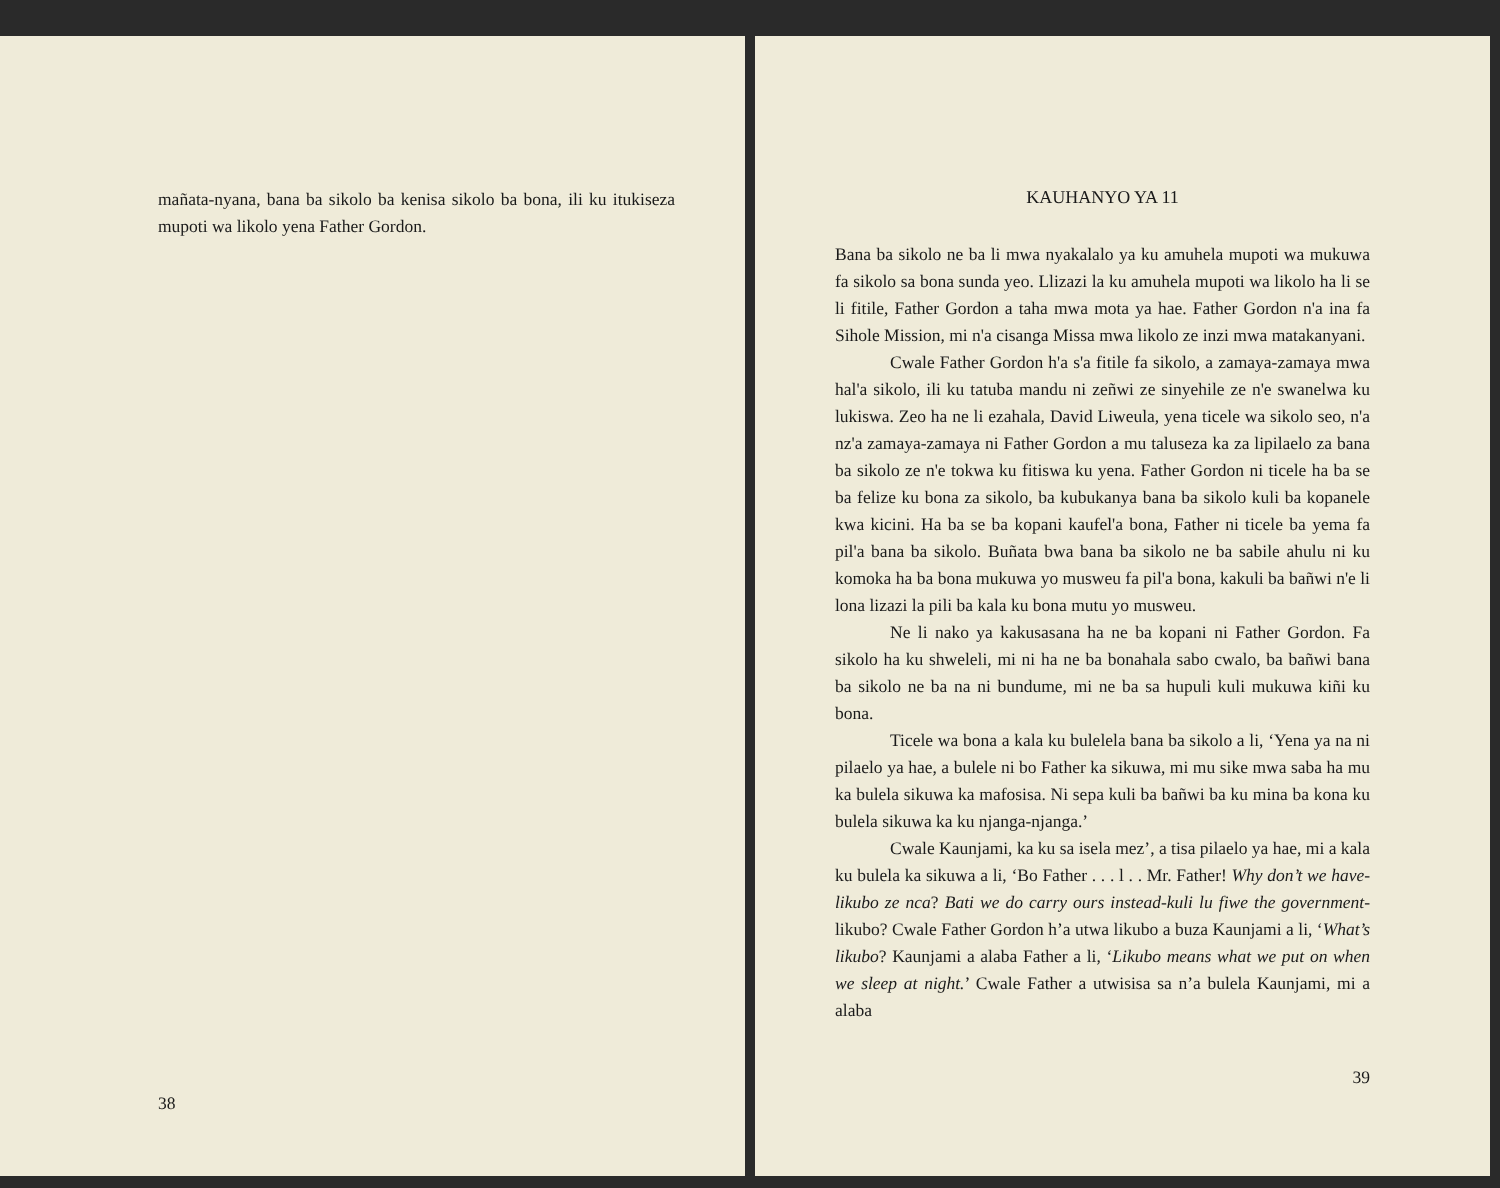mañata-nyana, bana ba sikolo ba kenisa sikolo ba bona, ili ku itukiseza mupoti wa likolo yena Father Gordon.
38
KAUHANYO YA 11
Bana ba sikolo ne ba li mwa nyakalalo ya ku amuhela mupoti wa mukuwa fa sikolo sa bona sunda yeo. Llizazi la ku amuhela mupoti wa likolo ha li se li fitile, Father Gordon a taha mwa mota ya hae. Father Gordon n'a ina fa Sihole Mission, mi n'a cisanga Missa mwa likolo ze inzi mwa matakanyani.
Cwale Father Gordon h'a s'a fitile fa sikolo, a zamaya-zamaya mwa hal'a sikolo, ili ku tatuba mandu ni zeñwi ze sinyehile ze n'e swanelwa ku lukiswa. Zeo ha ne li ezahala, David Liweula, yena ticele wa sikolo seo, n'a nz'a zamaya-zamaya ni Father Gordon a mu taluseza ka za lipilaelo za bana ba sikolo ze n'e tokwa ku fitiswa ku yena. Father Gordon ni ticele ha ba se ba felize ku bona za sikolo, ba kubukanya bana ba sikolo kuli ba kopanele kwa kicini. Ha ba se ba kopani kaufel'a bona, Father ni ticele ba yema fa pil'a bana ba sikolo. Buñata bwa bana ba sikolo ne ba sabile ahulu ni ku komoka ha ba bona mukuwa yo musweu fa pil'a bona, kakuli ba bañwi n'e li lona lizazi la pili ba kala ku bona mutu yo musweu.
Ne li nako ya kakusasana ha ne ba kopani ni Father Gordon. Fa sikolo ha ku shweleli, mi ni ha ne ba bonahala sabo cwalo, ba bañwi bana ba sikolo ne ba na ni bundume, mi ne ba sa hupuli kuli mukuwa kiñi ku bona.
Ticele wa bona a kala ku bulelela bana ba sikolo a li, ‘Yena ya na ni pilaelo ya hae, a bulele ni bo Father ka sikuwa, mi mu sike mwa saba ha mu ka bulela sikuwa ka mafosisa. Ni sepa kuli ba bañwi ba ku mina ba kona ku bulela sikuwa ka ku njanga-njanga.’
Cwale Kaunjami, ka ku sa isela mez’, a tisa pilaelo ya hae, mi a kala ku bulela ka sikuwa a li, ‘Bo Father . . . l . . Mr. Father! Why don’t we have-likubo ze nca? Bati we do carry ours instead-kuli lu fiwe the government-likubo? Cwale Father Gordon h’a utwa likubo a buza Kaunjami a li, ‘What’s likubo? Kaunjami a alaba Father a li, ‘Likubo means what we put on when we sleep at night.’ Cwale Father a utwisisa sa n’a bulela Kaunjami, mi a alaba
39